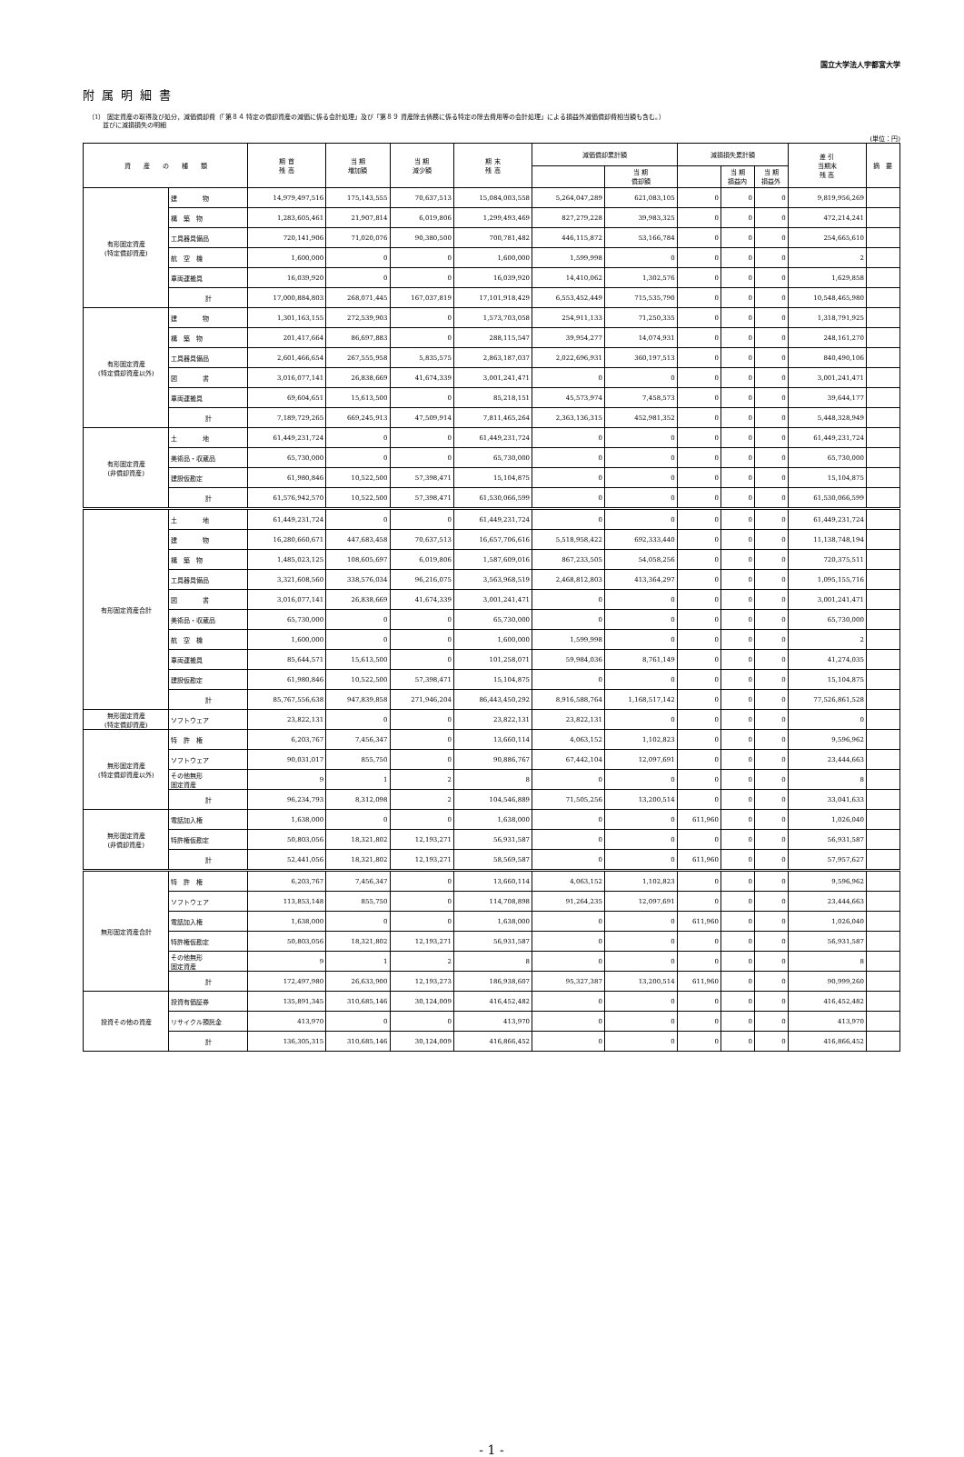国立大学法人宇都宮大学
附属明細書
（1） 固定資産の取得及び処分，減価償却費（「第８４ 特定の償却資産の減価に係る会計処理」及び「第８９ 資産除去債務に係る特定の除去費用等の会計処理」による損益外減価償却費相当額も含む。）
並びに減損損失の明細
(単位：円)
| 資 産 の 種 類 | | 期 首 残 高 | 当 期 増加額 | 当 期 減少額 | 期 末 残 高 | 減価償却累計額 | | 減損損失累計額 | | | 差 引 当期末 残 高 | 摘 要 |
| --- | --- | --- | --- | --- | --- | --- | --- | --- | --- | --- | --- | --- |
| | | | | | | | 当 期 償却額 | | 当 期 損益内 | 当 期 損益外 | | |
| 有形固定資産 (特定償却資産) | 建 物 | 14,979,497,516 | 175,143,555 | 70,637,513 | 15,084,003,558 | 5,264,047,289 | 621,083,105 | 0 | 0 | 0 | 9,819,956,269 | |
| | 構 築 物 | 1,283,605,461 | 21,907,814 | 6,019,806 | 1,299,493,469 | 827,279,228 | 39,983,325 | 0 | 0 | 0 | 472,214,241 | |
| | 工具器具備品 | 720,141,906 | 71,020,076 | 90,380,500 | 700,781,482 | 446,115,872 | 53,166,784 | 0 | 0 | 0 | 254,665,610 | |
| | 航 空 機 | 1,600,000 | 0 | 0 | 1,600,000 | 1,599,998 | 0 | 0 | 0 | 0 | 2 | |
| | 車両運搬具 | 16,039,920 | 0 | 0 | 16,039,920 | 14,410,062 | 1,302,576 | 0 | 0 | 0 | 1,629,858 | |
| | 計 | 17,000,884,803 | 268,071,445 | 167,037,819 | 17,101,918,429 | 6,553,452,449 | 715,535,790 | 0 | 0 | 0 | 10,548,465,980 | |
| 有形固定資産 (特定償却資産以外) | 建 物 | 1,301,163,155 | 272,539,903 | 0 | 1,573,703,058 | 254,911,133 | 71,250,335 | 0 | 0 | 0 | 1,318,791,925 | |
| | 構 築 物 | 201,417,664 | 86,697,883 | 0 | 288,115,547 | 39,954,277 | 14,074,931 | 0 | 0 | 0 | 248,161,270 | |
| | 工具器具備品 | 2,601,466,654 | 267,555,958 | 5,835,575 | 2,863,187,037 | 2,022,696,931 | 360,197,513 | 0 | 0 | 0 | 840,490,106 | |
| | 図 書 | 3,016,077,141 | 26,838,669 | 41,674,339 | 3,001,241,471 | 0 | 0 | 0 | 0 | 0 | 3,001,241,471 | |
| | 車両運搬具 | 69,604,651 | 15,613,500 | 0 | 85,218,151 | 45,573,974 | 7,458,573 | 0 | 0 | 0 | 39,644,177 | |
| | 計 | 7,189,729,265 | 669,245,913 | 47,509,914 | 7,811,465,264 | 2,363,136,315 | 452,981,352 | 0 | 0 | 0 | 5,448,328,949 | |
| 有形固定資産 (非償却資産) | 土 地 | 61,449,231,724 | 0 | 0 | 61,449,231,724 | 0 | 0 | 0 | 0 | 0 | 61,449,231,724 | |
| | 美術品・収蔵品 | 65,730,000 | 0 | 0 | 65,730,000 | 0 | 0 | 0 | 0 | 0 | 65,730,000 | |
| | 建設仮勘定 | 61,980,846 | 10,522,500 | 57,398,471 | 15,104,875 | 0 | 0 | 0 | 0 | 0 | 15,104,875 | |
| | 計 | 61,576,942,570 | 10,522,500 | 57,398,471 | 61,530,066,599 | 0 | 0 | 0 | 0 | 0 | 61,530,066,599 | |
| 有形固定資産合計 | 土 地 | 61,449,231,724 | 0 | 0 | 61,449,231,724 | 0 | 0 | 0 | 0 | 0 | 61,449,231,724 | |
| | 建 物 | 16,280,660,671 | 447,683,458 | 70,637,513 | 16,657,706,616 | 5,518,958,422 | 692,333,440 | 0 | 0 | 0 | 11,138,748,194 | |
| | 構 築 物 | 1,485,023,125 | 108,605,697 | 6,019,806 | 1,587,609,016 | 867,233,505 | 54,058,256 | 0 | 0 | 0 | 720,375,511 | |
| | 工具器具備品 | 3,321,608,560 | 338,576,034 | 96,216,075 | 3,563,968,519 | 2,468,812,803 | 413,364,297 | 0 | 0 | 0 | 1,095,155,716 | |
| | 図 書 | 3,016,077,141 | 26,838,669 | 41,674,339 | 3,001,241,471 | 0 | 0 | 0 | 0 | 0 | 3,001,241,471 | |
| | 美術品・収蔵品 | 65,730,000 | 0 | 0 | 65,730,000 | 0 | 0 | 0 | 0 | 0 | 65,730,000 | |
| | 航 空 機 | 1,600,000 | 0 | 0 | 1,600,000 | 1,599,998 | 0 | 0 | 0 | 0 | 2 | |
| | 車両運搬具 | 85,644,571 | 15,613,500 | 0 | 101,258,071 | 59,984,036 | 8,761,149 | 0 | 0 | 0 | 41,274,035 | |
| | 建設仮勘定 | 61,980,846 | 10,522,500 | 57,398,471 | 15,104,875 | 0 | 0 | 0 | 0 | 0 | 15,104,875 | |
| | 計 | 85,767,556,638 | 947,839,858 | 271,946,204 | 86,443,450,292 | 8,916,588,764 | 1,168,517,142 | 0 | 0 | 0 | 77,526,861,528 | |
| 無形固定資産 (特定償却資産) | ソフトウェア | 23,822,131 | 0 | 0 | 23,822,131 | 23,822,131 | 0 | 0 | 0 | 0 | 0 | |
| 無形固定資産 (特定償却資産以外) | 特 許 権 | 6,203,767 | 7,456,347 | 0 | 13,660,114 | 4,063,152 | 1,102,823 | 0 | 0 | 0 | 9,596,962 | |
| | ソフトウェア | 90,031,017 | 855,750 | 0 | 90,886,767 | 67,442,104 | 12,097,691 | 0 | 0 | 0 | 23,444,663 | |
| | その他無形 固定資産 | 9 | 1 | 2 | 8 | 0 | 0 | 0 | 0 | 0 | 8 | |
| | 計 | 96,234,793 | 8,312,098 | 2 | 104,546,889 | 71,505,256 | 13,200,514 | 0 | 0 | 0 | 33,041,633 | |
| 無形固定資産 (非償却資産) | 電話加入権 | 1,638,000 | 0 | 0 | 1,638,000 | 0 | 0 | 611,960 | 0 | 0 | 1,026,040 | |
| | 特許権仮勘定 | 50,803,056 | 18,321,802 | 12,193,271 | 56,931,587 | 0 | 0 | 0 | 0 | 0 | 56,931,587 | |
| | 計 | 52,441,056 | 18,321,802 | 12,193,271 | 58,569,587 | 0 | 0 | 611,960 | 0 | 0 | 57,957,627 | |
| 無形固定資産合計 | 特 許 権 | 6,203,767 | 7,456,347 | 0 | 13,660,114 | 4,063,152 | 1,102,823 | 0 | 0 | 0 | 9,596,962 | |
| | ソフトウェア | 113,853,148 | 855,750 | 0 | 114,708,898 | 91,264,235 | 12,097,691 | 0 | 0 | 0 | 23,444,663 | |
| | 電話加入権 | 1,638,000 | 0 | 0 | 1,638,000 | 0 | 0 | 611,960 | 0 | 0 | 1,026,040 | |
| | 特許権仮勘定 | 50,803,056 | 18,321,802 | 12,193,271 | 56,931,587 | 0 | 0 | 0 | 0 | 0 | 56,931,587 | |
| | その他無形 固定資産 | 9 | 1 | 2 | 8 | 0 | 0 | 0 | 0 | 0 | 8 | |
| | 計 | 172,497,980 | 26,633,900 | 12,193,273 | 186,938,607 | 95,327,387 | 13,200,514 | 611,960 | 0 | 0 | 90,999,260 | |
| 投資その他の資産 | 投資有価証券 | 135,891,345 | 310,685,146 | 30,124,009 | 416,452,482 | 0 | 0 | 0 | 0 | 0 | 416,452,482 | |
| | リサイクル預託金 | 413,970 | 0 | 0 | 413,970 | 0 | 0 | 0 | 0 | 0 | 413,970 | |
| | 計 | 136,305,315 | 310,685,146 | 30,124,009 | 416,866,452 | 0 | 0 | 0 | 0 | 0 | 416,866,452 | |
- 1 -